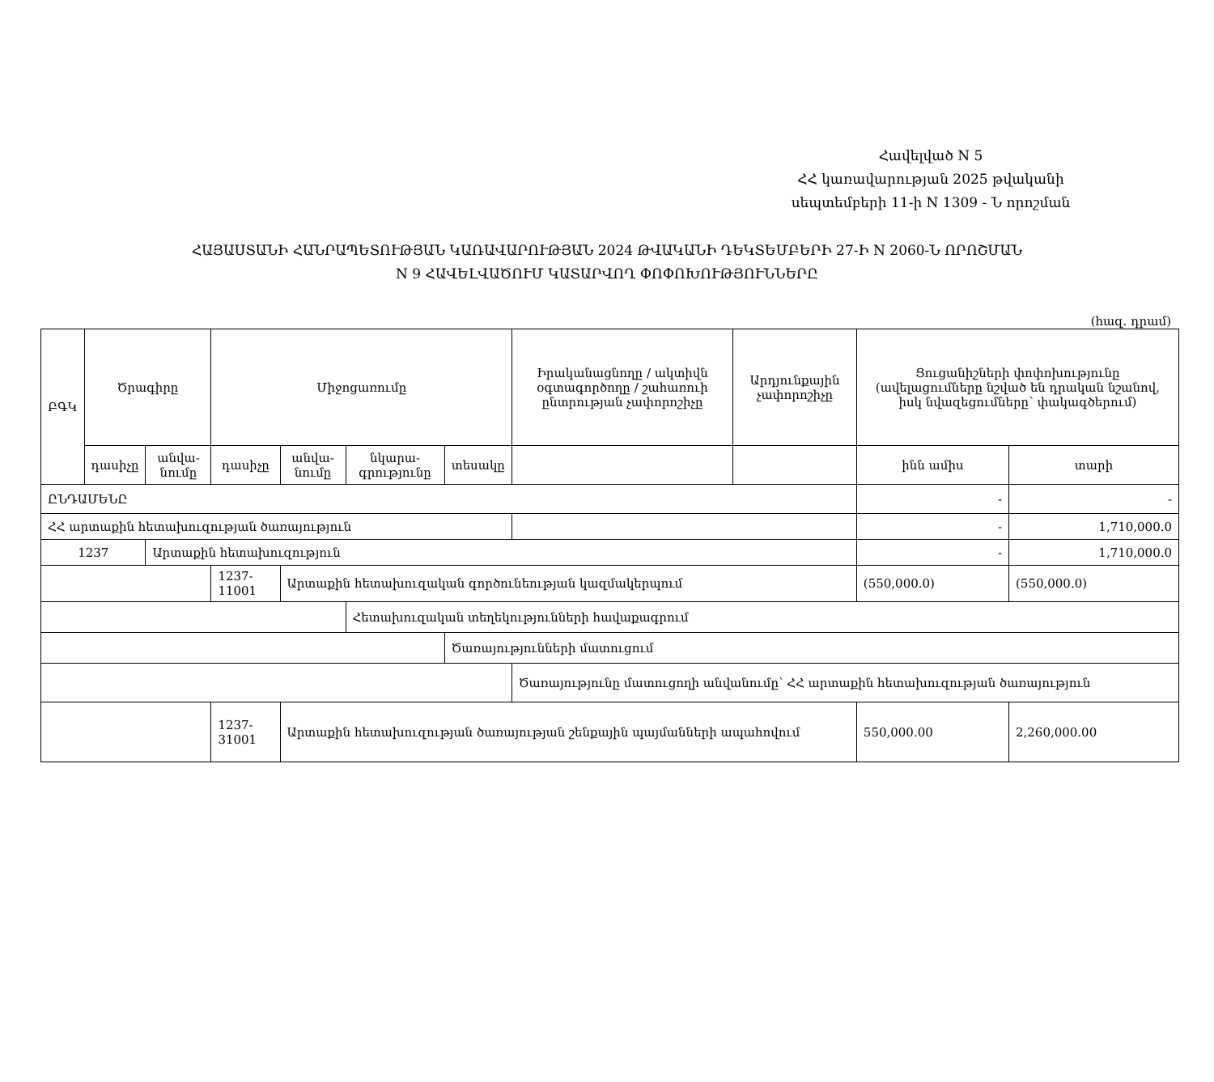Հավելված N 5
ՀՀ կառավարության 2025 թվականի
սեպտեմբերի 11-ի N 1309 - Ն որոշման
ՀԱՅԱՍՏԱՆԻ ՀԱՆՐԱՊԵՏՈՒԹՅԱՆ ԿԱՌԱՎԱՐՈՒԹՅԱՆ 2024 ԹՎԱԿԱՆԻ ԴԵԿՏԵՄԲԵՐԻ 27-Ի N 2060-Ն ՈՐՈՇՄԱՆ
N 9 ՀԱՎԵԼՎԱԾՈՒՄ ԿԱՏԱՐՎՈՂ ՓՈՓՈԽՈՒԹՅՈՒՆՆԵՐԸ
(հազ. դրամ)
| ԲԳԿ | Ծրագիրը | | Միջոցառումը | | | | Իրականացնողը / ակտիվն օգտագործողը / շահառուի ընտրության չափորոշիչը | Արդյունքային չափորոշիչը | Ցուցանիշների փոփոխությունը (ավելացումները նշված են դրական նշանով, իսկ նվազեցումները՝ փակագծերում) | |
| --- | --- | --- | --- | --- | --- | --- | --- | --- | --- | --- |
| | դասիչը | անվա-նումը | դասիչը | անվա-նումը | նկարա-գրությունը | տեսակը | | | ինն ամիս | տարի |
| ԸՆԴԱՄԵՆԸ | | | | | | | | | - | - |
| ՀՀ արտաքին հետախուզության ծառայություն | | | | | | | | | - | 1,710,000.0 |
| 1237 | | Արտաքին հետախուզություն | | | | | | | - | 1,710,000.0 |
| | | | 1237- 11001 | Արտաքին հետախուզական գործունեության կազմակերպում | | | | | (550,000.0) | (550,000.0) |
| | | | | | Հետախուզական տեղեկությունների հավաքագրում | | | | | |
| | | | | | | Ծառայությունների մատուցում | | | | |
| | | | | | | | Ծառայությունը մատուցողի անվանումը՝ ՀՀ արտաքին հետախուզության ծառայություն | | | |
| | | | 1237- 31001 | Արտաքին հետախուզության ծառայության շենքային պայմանների ապահովում | | | | | 550,000.00 | 2,260,000.00 |